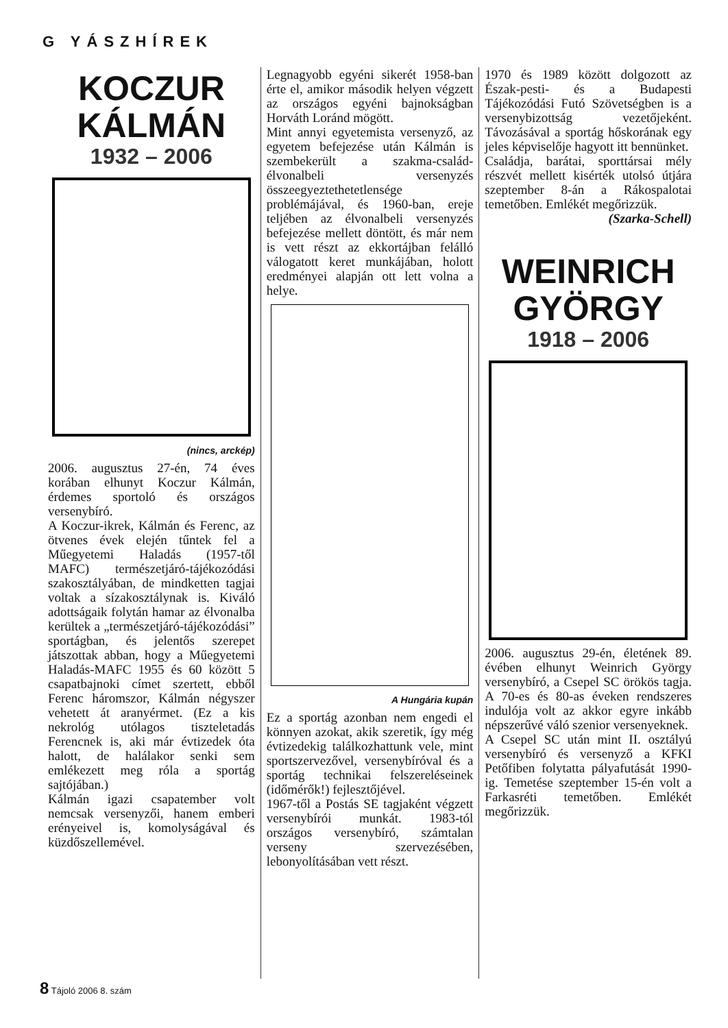G YÁSZHÍREK
KOCZUR
KÁLMÁN
1932 – 2006
(nincs, arckép)
2006. augusztus 27-én, 74 éves korában elhunyt Koczur Kálmán, érdemes sportoló és országos versenybíró.
A Koczur-ikrek, Kálmán és Ferenc, az ötvenes évek elején tűntek fel a Műegyetemi Haladás (1957-től MAFC) természetjáró-tájékozódási szakosztályában, de mindketten tagjai voltak a sízakosztálynak is. Kiváló adottságaik folytán hamar az élvonalba kerültek a „természetjáró-tájékozódási” sportágban, és jelentős szerepet játszottak abban, hogy a Műegyetemi Haladás-MAFC 1955 és 60 között 5 csapatbajnoki címet szertett, ebből Ferenc háromszor, Kálmán négyszer vehetett át aranyérmet. (Ez a kis nekrológ utólagos tiszteletadás Ferencnek is, aki már évtizedek óta halott, de halálakor senki sem emlékezett meg róla a sportág sajtójában.)
Kálmán igazi csapatember volt nemcsak versenyzői, hanem emberi erényeivel is, komolyságával és küzdőszellemével.
Legnagyobb egyéni sikerét 1958-ban érte el, amikor második helyen végzett az országos egyéni bajnokságban Horváth Loránd mögött.
Mint annyi egyetemista versenyző, az egyetem befejezése után Kálmán is szembekerült a szakma-család-élvonalbeli versenyzés összeegyeztethetetlensége problémájával, és 1960-ban, ereje teljében az élvonalbeli versenyzés befejezése mellett döntött, és már nem is vett részt az ekkortájban felálló válogatott keret munkájában, holott eredményei alapján ott lett volna a helye.
A Hungária kupán
Ez a sportág azonban nem engedi el könnyen azokat, akik szeretik, így még évtizedekig találkozhattunk vele, mint sportszervezővel, versenybíróval és a sportág technikai felszereléseinek (időmérők!) fejlesztőjével.
1967-től a Postás SE tagjaként végzett versenybírói munkát. 1983-tól országos versenybíró, számtalan verseny szervezésében, lebonyolításában vett részt.
1970 és 1989 között dolgozott az Észak-pesti- és a Budapesti Tájékozódási Futó Szövetségben is a versenybizottság vezetőjeként. Távozásával a sportág hőskorának egy jeles képviselője hagyott itt bennünket.
Családja, barátai, sporttársai mély részvét mellett kisérték utolsó útjára szeptember 8-án a Rákospalotai temetőben. Emlékét megőrizzük.
(Szarka-Schell)
WEINRICH
GYÖRGY
1918 – 2006
2006. augusztus 29-én, életének 89. évében elhunyt Weinrich György versenybíró, a Csepel SC örökös tagja. A 70-es és 80-as éveken rendszeres indulója volt az akkor egyre inkább népszerűvé váló szenior versenyeknek.
A Csepel SC után mint II. osztályú versenybíró és versenyző a KFKI Petőfiben folytatta pályafutását 1990-ig. Temetése szeptember 15-én volt a Farkasréti temetőben. Emlékét megőrizzük.
8 Tájoló 2006 8. szám